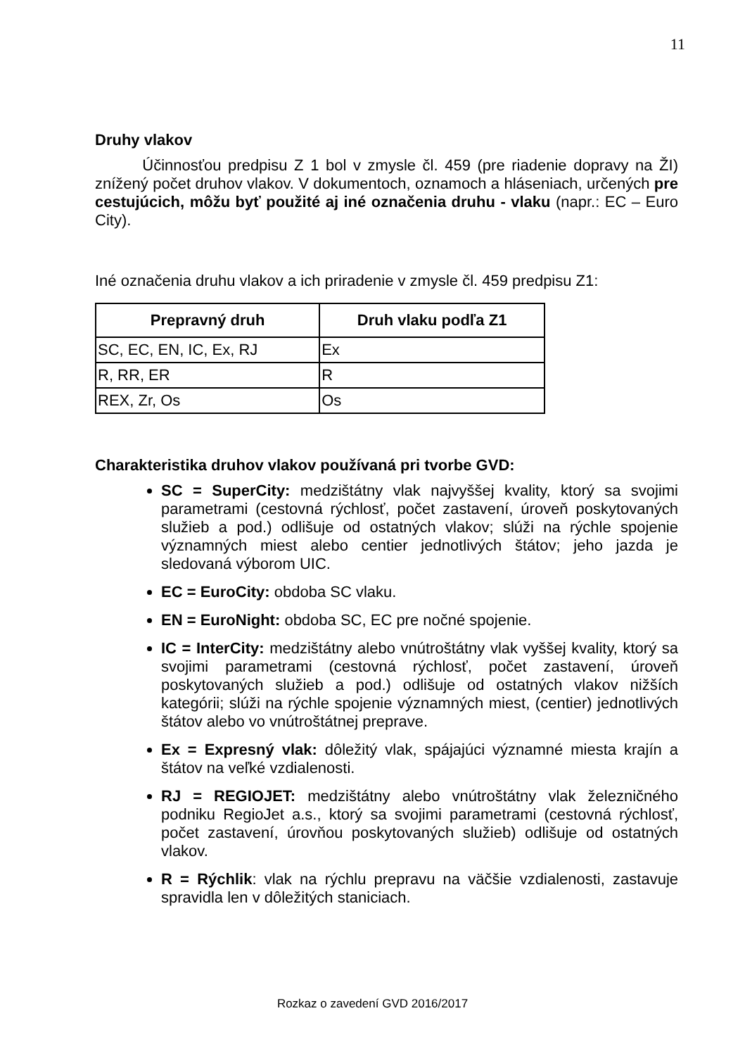11
Druhy vlakov
Účinnosťou predpisu Z 1 bol v zmysle čl. 459 (pre riadenie dopravy na ŽI) znížený počet druhov vlakov. V dokumentoch, oznamoch a hláseniach, určených pre cestujúcich, môžu byť použité aj iné označenia druhu - vlaku (napr.: EC – Euro City).
Iné označenia druhu vlakov a ich priradenie v zmysle čl. 459 predpisu Z1:
| Prepravný druh | Druh vlaku podľa Z1 |
| --- | --- |
| SC, EC, EN, IC, Ex, RJ | Ex |
| R, RR, ER | R |
| REX, Zr, Os | Os |
Charakteristika druhov vlakov používaná pri tvorbe GVD:
SC = SuperCity: medzištátny vlak najvyššej kvality, ktorý sa svojimi parametrami (cestovná rýchlosť, počet zastavení, úroveň poskytovaných služieb a pod.) odlišuje od ostatných vlakov; slúži na rýchle spojenie významných miest alebo centier jednotlivých štátov; jeho jazda je sledovaná výborom UIC.
EC = EuroCity: obdoba SC vlaku.
EN = EuroNight: obdoba SC, EC pre nočné spojenie.
IC = InterCity: medzištátny alebo vnútroštátny vlak vyššej kvality, ktorý sa svojimi parametrami (cestovná rýchlosť, počet zastavení, úroveň poskytovaných služieb a pod.) odlišuje od ostatných vlakov nižších kategórii; slúži na rýchle spojenie významných miest, (centier) jednotlivých štátov alebo vo vnútroštátnej preprave.
Ex = Expresný vlak: dôležitý vlak, spájajúci významné miesta krajín a štátov na veľké vzdialenosti.
RJ = REGIOJET: medzištátny alebo vnútroštátny vlak železničného podniku RegioJet a.s., ktorý sa svojimi parametrami (cestovná rýchlosť, počet zastavení, úrovňou poskytovaných služieb) odlišuje od ostatných vlakov.
R = Rýchlik: vlak na rýchlu prepravu na väčšie vzdialenosti, zastavuje spravidla len v dôležitých staniciach.
Rozkaz o zavedení GVD 2016/2017